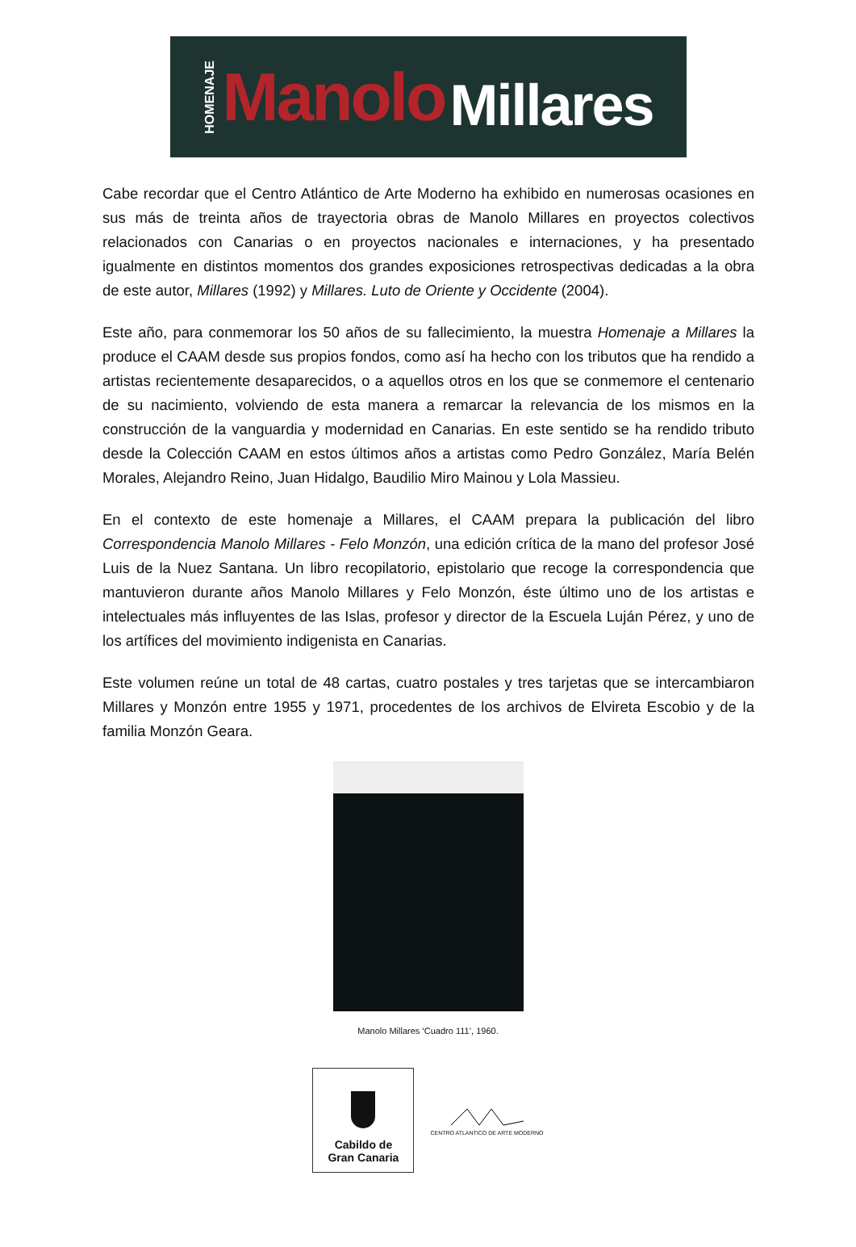HOMENAJE Manolo Millares
Cabe recordar que el Centro Atlántico de Arte Moderno ha exhibido en numerosas ocasiones en sus más de treinta años de trayectoria obras de Manolo Millares en proyectos colectivos relacionados con Canarias o en proyectos nacionales e internaciones, y ha presentado igualmente en distintos momentos dos grandes exposiciones retrospectivas dedicadas a la obra de este autor, Millares (1992) y Millares. Luto de Oriente y Occidente (2004).
Este año, para conmemorar los 50 años de su fallecimiento, la muestra Homenaje a Millares la produce el CAAM desde sus propios fondos, como así ha hecho con los tributos que ha rendido a artistas recientemente desaparecidos, o a aquellos otros en los que se conmemore el centenario de su nacimiento, volviendo de esta manera a remarcar la relevancia de los mismos en la construcción de la vanguardia y modernidad en Canarias. En este sentido se ha rendido tributo desde la Colección CAAM en estos últimos años a artistas como Pedro González, María Belén Morales, Alejandro Reino, Juan Hidalgo, Baudilio Miro Mainou y Lola Massieu.
En el contexto de este homenaje a Millares, el CAAM prepara la publicación del libro Correspondencia Manolo Millares - Felo Monzón, una edición crítica de la mano del profesor José Luis de la Nuez Santana. Un libro recopilatorio, epistolario que recoge la correspondencia que mantuvieron durante años Manolo Millares y Felo Monzón, éste último uno de los artistas e intelectuales más influyentes de las Islas, profesor y director de la Escuela Luján Pérez, y uno de los artífices del movimiento indigenista en Canarias.
Este volumen reúne un total de 48 cartas, cuatro postales y tres tarjetas que se intercambiaron Millares y Monzón entre 1955 y 1971, procedentes de los archivos de Elvireta Escobio y de la familia Monzón Geara.
Manolo Millares ‘Cuadro 111’, 1960.
Cabildo de
Gran Canaria
CENTRO ATLANTICO DE ARTE MODERNO